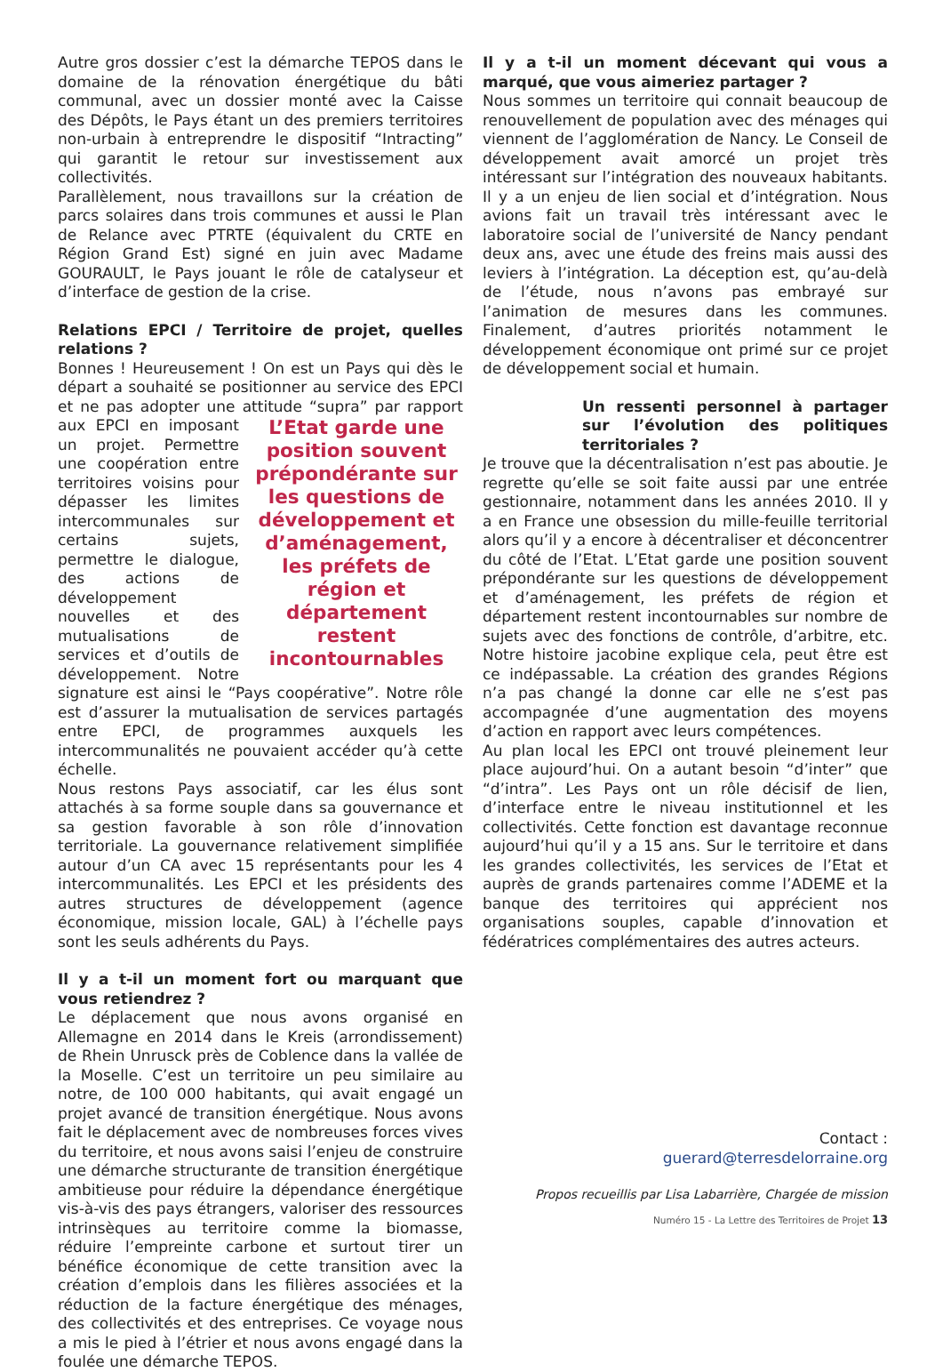Autre gros dossier c’est la démarche TEPOS dans le domaine de la rénovation énergétique du bâti communal, avec un dossier monté avec la Caisse des Dépôts, le Pays étant un des premiers territoires non-urbain à entreprendre le dispositif “Intracting” qui garantit le retour sur investissement aux collectivités.
Parallèlement, nous travaillons sur la création de parcs solaires dans trois communes et aussi le Plan de Relance avec PTRTE (équivalent du CRTE en Région Grand Est) signé en juin avec Madame GOURAULT, le Pays jouant le rôle de catalyseur et d’interface de gestion de la crise.
Relations EPCI / Territoire de projet, quelles relations ?
Bonnes ! Heureusement ! On est un Pays qui dès le départ a souhaité se positionner au service des EPCI et ne pas adopter une attitude “supra” par rapport L’Etat garde une position souvent prépondérante sur les questions de développement et d’aménagement, les préfets de région et département restent incontournables aux EPCI en imposant un projet. Permettre une coopération entre territoires voisins pour dépasser les limites intercommunales sur certains sujets, permettre le dialogue, des actions de développement nouvelles et des mutualisations de services et d’outils de développement. Notre signature est ainsi le “Pays coopérative”. Notre rôle est d’assurer la mutualisation de services partagés entre EPCI, de programmes auxquels les intercommunalités ne pouvaient accéder qu’à cette échelle.
Nous restons Pays associatif, car les élus sont attachés à sa forme souple dans sa gouvernance et sa gestion favorable à son rôle d’innovation territoriale. La gouvernance relativement simplifiée autour d’un CA avec 15 représentants pour les 4 intercommunalités. Les EPCI et les présidents des autres structures de développement (agence économique, mission locale, GAL) à l’échelle pays sont les seuls adhérents du Pays.
Il y a t-il un moment fort ou marquant que vous retiendrez ?
Le déplacement que nous avons organisé en Allemagne en 2014 dans le Kreis (arrondissement) de Rhein Unrusck près de Coblence dans la vallée de la Moselle. C’est un territoire un peu similaire au notre, de 100 000 habitants, qui avait engagé un projet avancé de transition énergétique. Nous avons fait le déplacement avec de nombreuses forces vives du territoire, et nous avons saisi l’enjeu de construire une démarche structurante de transition énergétique ambitieuse pour réduire la dépendance énergétique vis-à-vis des pays étrangers, valoriser des ressources intrinsèques au territoire comme la biomasse, réduire l’empreinte carbone et surtout tirer un bénéfice économique de cette transition avec la création d’emplois dans les filières associées et la réduction de la facture énergétique des ménages, des collectivités et des entreprises. Ce voyage nous a mis le pied à l’étrier et nous avons engagé dans la foulée une démarche TEPOS.
Il y a t-il un moment décevant qui vous a marqué, que vous aimeriez partager ?
Nous sommes un territoire qui connait beaucoup de renouvellement de population avec des ménages qui viennent de l’agglomération de Nancy. Le Conseil de développement avait amorcé un projet très intéressant sur l’intégration des nouveaux habitants. Il y a un enjeu de lien social et d’intégration. Nous avions fait un travail très intéressant avec le laboratoire social de l’université de Nancy pendant deux ans, avec une étude des freins mais aussi des leviers à l’intégration. La déception est, qu’au-delà de l’étude, nous n’avons pas embrayé sur l’animation de mesures dans les communes. Finalement, d’autres priorités notamment le développement économique ont primé sur ce projet de développement social et humain.
Un ressenti personnel à partager sur l’évolution des politiques territoriales ?
Je trouve que la décentralisation n’est pas aboutie. Je regrette qu’elle se soit faite aussi par une entrée gestionnaire, notamment dans les années 2010. Il y a en France une obsession du mille-feuille territorial alors qu’il y a encore à décentraliser et déconcentrer du côté de l’Etat. L’Etat garde une position souvent prépondérante sur les questions de développement et d’aménagement, les préfets de région et département restent incontournables sur nombre de sujets avec des fonctions de contrôle, d’arbitre, etc. Notre histoire jacobine explique cela, peut être est ce indépassable. La création des grandes Régions n’a pas changé la donne car elle ne s’est pas accompagnée d’une augmentation des moyens d’action en rapport avec leurs compétences.
Au plan local les EPCI ont trouvé pleinement leur place aujourd’hui. On a autant besoin “d’inter” que “d’intra”. Les Pays ont un rôle décisif de lien, d’interface entre le niveau institutionnel et les collectivités. Cette fonction est davantage reconnue aujourd’hui qu’il y a 15 ans. Sur le territoire et dans les grandes collectivités, les services de l’Etat et auprès de grands partenaires comme l’ADEME et la banque des territoires qui apprécient nos organisations souples, capable d’innovation et fédératrices complémentaires des autres acteurs.
Contact :
guerard@terresdelorraine.org
Propos recueillis par Lisa Labarrière, Chargée de mission
Numéro 15 - La Lettre des Territoires de Projet 13